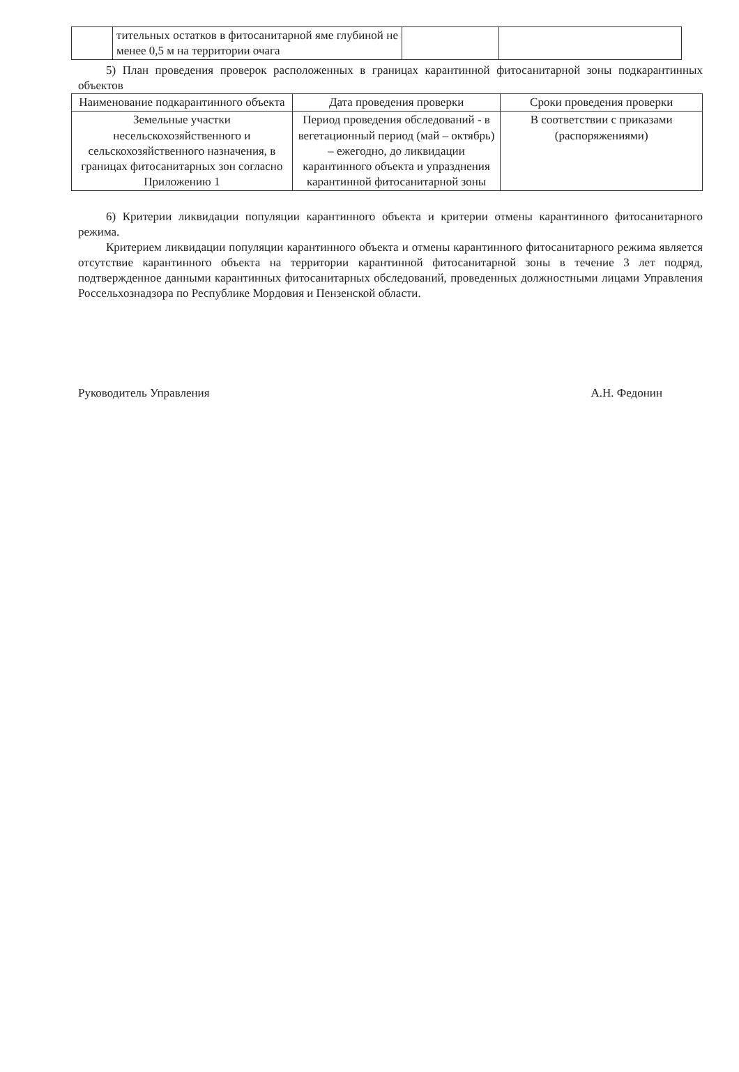| | тительных остатков в фитосанитарной яме глубиной не менее 0,5 м на территории очага | | |
5) План проведения проверок расположенных в границах карантинной фитосанитарной зоны подкарантинных объектов
| Наименование подкарантинного объекта | Дата проведения проверки | Сроки проведения проверки |
| --- | --- | --- |
| Земельные участки несельскохозяйственного и сельскохозяйственного назначения, в границах фитосанитарных зон согласно Приложению 1 | Период проведения обследований - в вегетационный период (май – октябрь) – ежегодно, до ликвидации карантинного объекта и упразднения карантинной фитосанитарной зоны | В соответствии с приказами (распоряжениями) |
6) Критерии ликвидации популяции карантинного объекта и критерии отмены карантинного фитосанитарного режима.
Критерием ликвидации популяции карантинного объекта и отмены карантинного фитосанитарного режима является отсутствие карантинного объекта на территории карантинной фитосанитарной зоны в течение 3 лет подряд, подтвержденное данными карантинных фитосанитарных обследований, проведенных должностными лицами Управления Россельхознадзора по Республике Мордовия и Пензенской области.
Руководитель Управления А.Н. Федонин